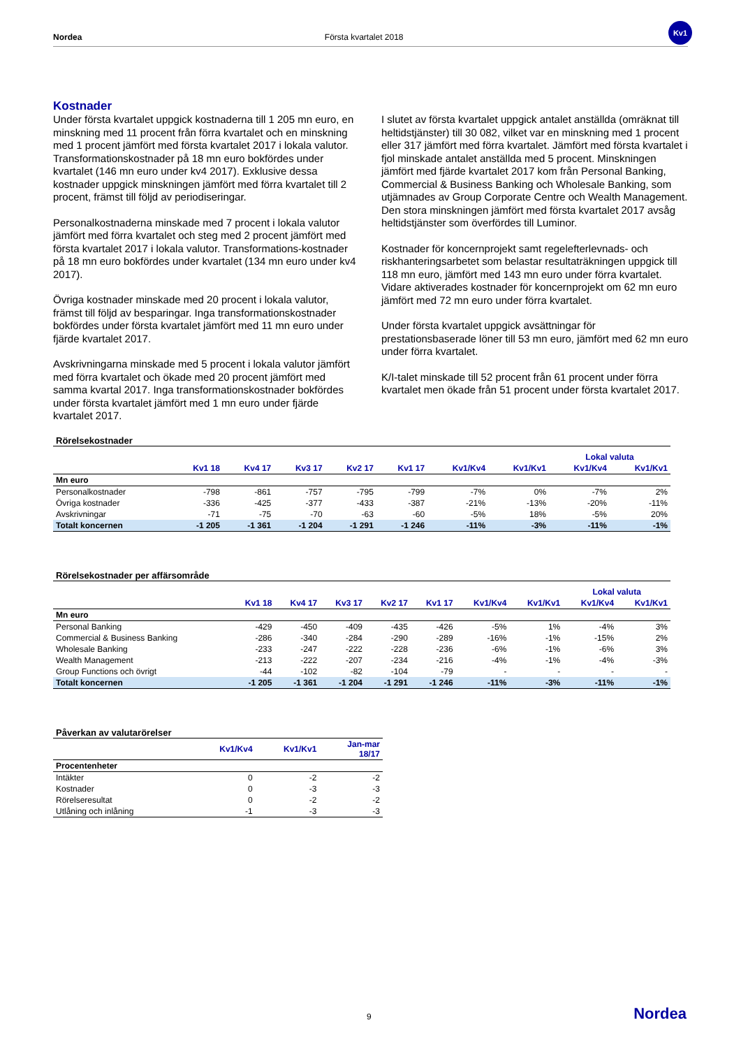Nordea Första kvartalet 2018
Kv1
Kostnader
Under första kvartalet uppgick kostnaderna till 1 205 mn euro, en minskning med 11 procent från förra kvartalet och en minskning med 1 procent jämfört med första kvartalet 2017 i lokala valutor. Transformationskostnader på 18 mn euro bokfördes under kvartalet (146 mn euro under kv4 2017). Exklusive dessa kostnader uppgick minskningen jämfört med förra kvartalet till 2 procent, främst till följd av periodiseringar.
Personalkostnaderna minskade med 7 procent i lokala valutor jämfört med förra kvartalet och steg med 2 procent jämfört med första kvartalet 2017 i lokala valutor. Transformations-kostnader på 18 mn euro bokfördes under kvartalet (134 mn euro under kv4 2017).
Övriga kostnader minskade med 20 procent i lokala valutor, främst till följd av besparingar. Inga transformationskostnader bokfördes under första kvartalet jämfört med 11 mn euro under fjärde kvartalet 2017.
Avskrivningarna minskade med 5 procent i lokala valutor jämfört med förra kvartalet och ökade med 20 procent jämfört med samma kvartal 2017. Inga transformationskostnader bokfördes under första kvartalet jämfört med 1 mn euro under fjärde kvartalet 2017.
I slutet av första kvartalet uppgick antalet anställda (omräknat till heltidstjänster) till 30 082, vilket var en minskning med 1 procent eller 317 jämfört med förra kvartalet. Jämfört med första kvartalet i fjol minskade antalet anställda med 5 procent. Minskningen jämfört med fjärde kvartalet 2017 kom från Personal Banking, Commercial & Business Banking och Wholesale Banking, som utjämnades av Group Corporate Centre och Wealth Management. Den stora minskningen jämfört med första kvartalet 2017 avsåg heltidstjänster som överfördes till Luminor.
Kostnader för koncernprojekt samt regelefterlevnads- och riskhanteringsarbetet som belastar resultaträkningen uppgick till 118 mn euro, jämfört med 143 mn euro under förra kvartalet. Vidare aktiverades kostnader för koncernprojekt om 62 mn euro jämfört med 72 mn euro under förra kvartalet.
Under första kvartalet uppgick avsättningar för prestationsbaserade löner till 53 mn euro, jämfört med 62 mn euro under förra kvartalet.
K/I-talet minskade till 52 procent från 61 procent under förra kvartalet men ökade från 51 procent under första kvartalet 2017.
Rörelsekostnader
| | | | | | | | | Lokal valuta | |
| --- | --- | --- | --- | --- | --- | --- | --- | --- | --- |
| | Kv1 18 | Kv4 17 | Kv3 17 | Kv2 17 | Kv1 17 | Kv1/Kv4 | Kv1/Kv1 | Kv1/Kv4 | Kv1/Kv1 |
| Mn euro | | | | | | | | | |
| Personalkostnader | -798 | -861 | -757 | -795 | -799 | -7% | 0% | -7% | 2% |
| Övriga kostnader | -336 | -425 | -377 | -433 | -387 | -21% | -13% | -20% | -11% |
| Avskrivningar | -71 | -75 | -70 | -63 | -60 | -5% | 18% | -5% | 20% |
| Totalt koncernen | -1 205 | -1 361 | -1 204 | -1 291 | -1 246 | -11% | -3% | -11% | -1% |
Rörelsekostnader per affärsområde
| | | | | | | | | Lokal valuta | |
| --- | --- | --- | --- | --- | --- | --- | --- | --- | --- |
| | Kv1 18 | Kv4 17 | Kv3 17 | Kv2 17 | Kv1 17 | Kv1/Kv4 | Kv1/Kv1 | Kv1/Kv4 | Kv1/Kv1 |
| Mn euro | | | | | | | | | |
| Personal Banking | -429 | -450 | -409 | -435 | -426 | -5% | 1% | -4% | 3% |
| Commercial & Business Banking | -286 | -340 | -284 | -290 | -289 | -16% | -1% | -15% | 2% |
| Wholesale Banking | -233 | -247 | -222 | -228 | -236 | -6% | -1% | -6% | 3% |
| Wealth Management | -213 | -222 | -207 | -234 | -216 | -4% | -1% | -4% | -3% |
| Group Functions och övrigt | -44 | -102 | -82 | -104 | -79 | - | - | - | - |
| Totalt koncernen | -1 205 | -1 361 | -1 204 | -1 291 | -1 246 | -11% | -3% | -11% | -1% |
Påverkan av valutarörelser
| | Kv1/Kv4 | Kv1/Kv1 | Jan-mar 18/17 |
| --- | --- | --- | --- |
| Procentenheter | | | |
| Intäkter | 0 | -2 | -2 |
| Kostnader | 0 | -3 | -3 |
| Rörelseresultat | 0 | -2 | -2 |
| Utlåning och inlåning | -1 | -3 | -3 |
9 Nordea